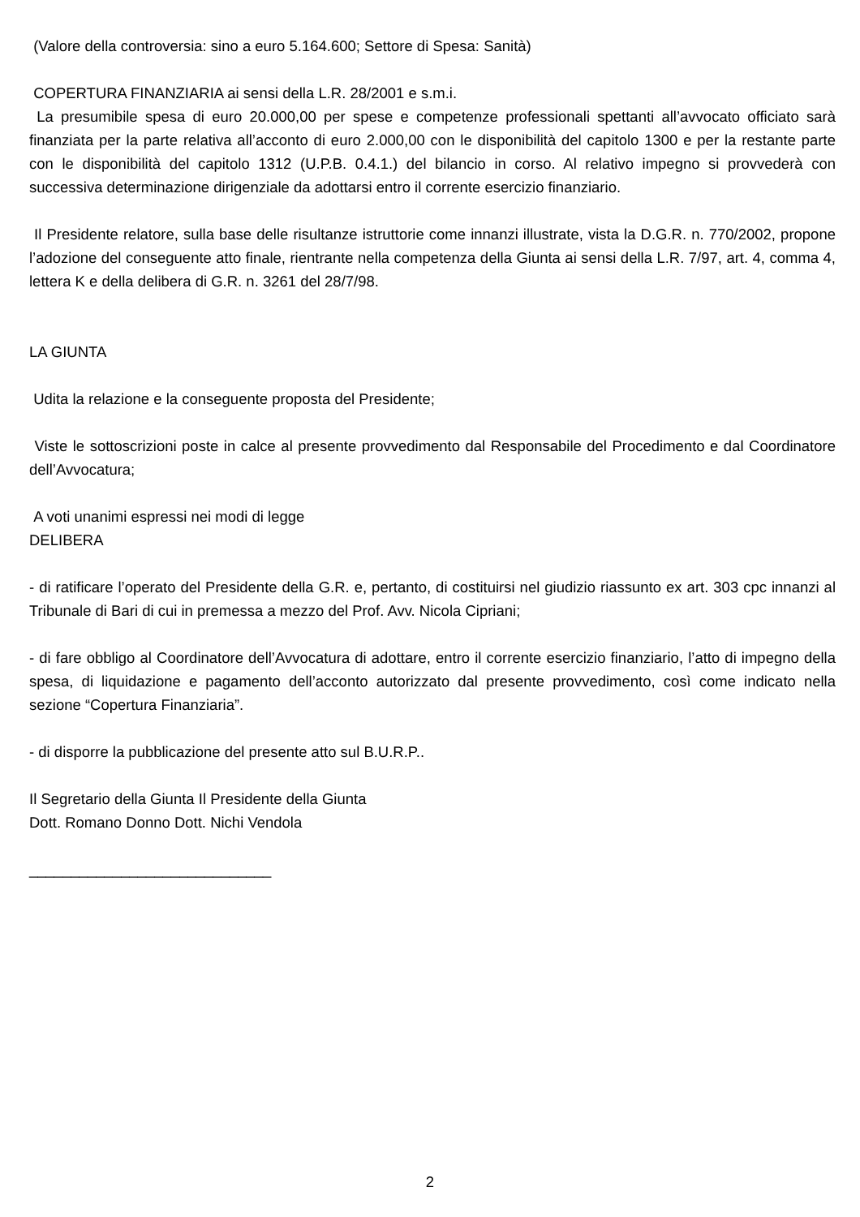(Valore della controversia: sino a euro 5.164.600; Settore di Spesa: Sanità)
COPERTURA FINANZIARIA ai sensi della L.R. 28/2001 e s.m.i.
La presumibile spesa di euro 20.000,00 per spese e competenze professionali spettanti all’avvocato officiato sarà finanziata per la parte relativa all’acconto di euro 2.000,00 con le disponibilità del capitolo 1300 e per la restante parte con le disponibilità del capitolo 1312 (U.P.B. 0.4.1.) del bilancio in corso. Al relativo impegno si provvederà con successiva determinazione dirigenziale da adottarsi entro il corrente esercizio finanziario.
Il Presidente relatore, sulla base delle risultanze istruttorie come innanzi illustrate, vista la D.G.R. n. 770/2002, propone l’adozione del conseguente atto finale, rientrante nella competenza della Giunta ai sensi della L.R. 7/97, art. 4, comma 4, lettera K e della delibera di G.R. n. 3261 del 28/7/98.
LA GIUNTA
Udita la relazione e la conseguente proposta del Presidente;
Viste le sottoscrizioni poste in calce al presente provvedimento dal Responsabile del Procedimento e dal Coordinatore dell’Avvocatura;
A voti unanimi espressi nei modi di legge
DELIBERA
- di ratificare l’operato del Presidente della G.R. e, pertanto, di costituirsi nel giudizio riassunto ex art. 303 cpc innanzi al Tribunale di Bari di cui in premessa a mezzo del Prof. Avv. Nicola Cipriani;
- di fare obbligo al Coordinatore dell’Avvocatura di adottare, entro il corrente esercizio finanziario, l’atto di impegno della spesa, di liquidazione e pagamento dell’acconto autorizzato dal presente provvedimento, così come indicato nella sezione “Copertura Finanziaria”.
- di disporre la pubblicazione del presente atto sul B.U.R.P..
Il Segretario della Giunta Il Presidente della Giunta
Dott. Romano Donno Dott. Nichi Vendola
_____________________________
2